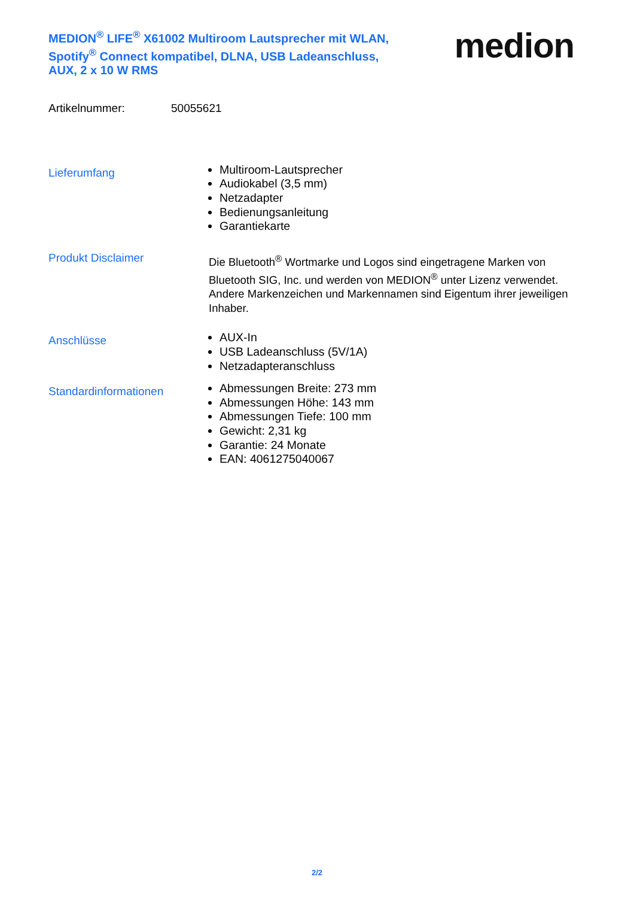MEDION<sup>®</sup> LIFE<sup>®</sup> X61002 Multiroom Lautsprecher mit WLAN, Spotify<sup>®</sup> Connect kompatibel, DLNA, USB Ladeanschluss, AUX, 2 x 10 W RMS
medion
Artikelnummer: 50055621
Lieferumfang
Multiroom-Lautsprecher
Audiokabel (3,5 mm)
Netzadapter
Bedienungsanleitung
Garantiekarte
Produkt Disclaimer
Die Bluetooth<sup>®</sup> Wortmarke und Logos sind eingetragene Marken von Bluetooth SIG, Inc. und werden von MEDION<sup>®</sup> unter Lizenz verwendet. Andere Markenzeichen und Markennamen sind Eigentum ihrer jeweiligen Inhaber.
Anschlüsse
AUX-In
USB Ladeanschluss (5V/1A)
Netzadapteranschluss
Standardinformationen
Abmessungen Breite: 273 mm
Abmessungen Höhe: 143 mm
Abmessungen Tiefe: 100 mm
Gewicht: 2,31 kg
Garantie: 24 Monate
EAN: 4061275040067
2/2